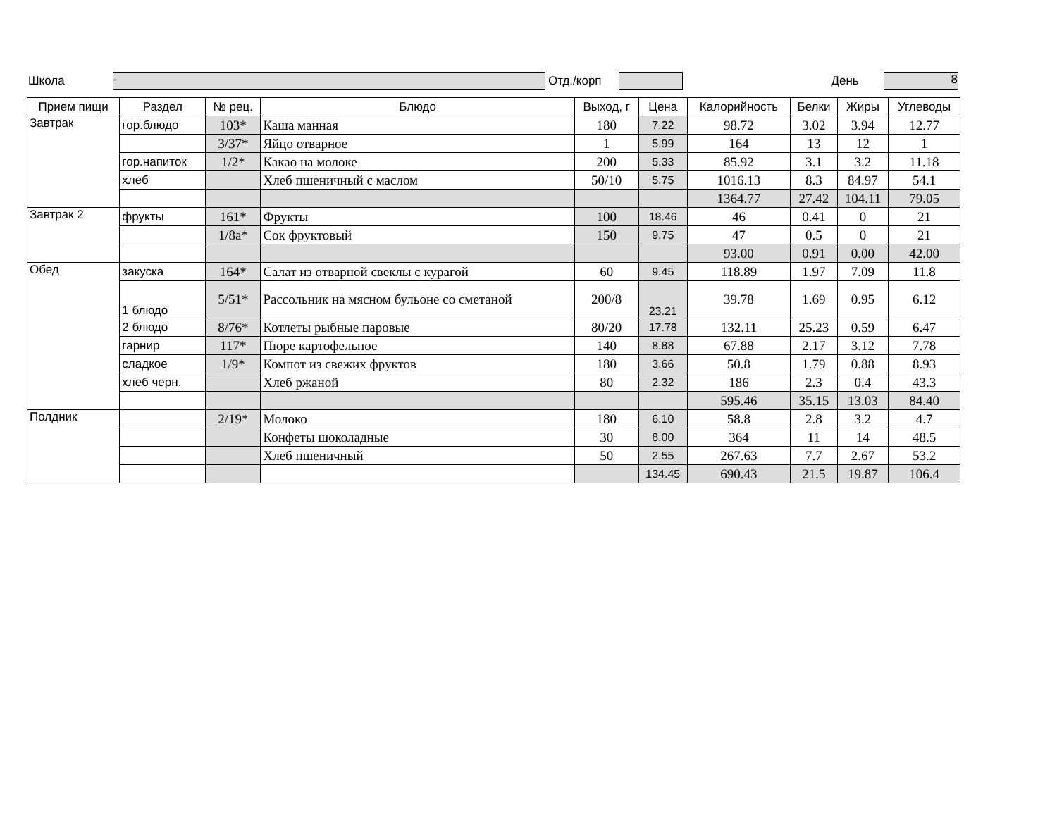Школа
-
Отд./корп День
8
| Прием пищи | Раздел | № рец. | Блюдо | Выход, г | Цена | Калорийность | Белки | Жиры | Углеводы |
| --- | --- | --- | --- | --- | --- | --- | --- | --- | --- |
| Завтрак | гор.блюдо | 103* | Каша манная | 180 | 7.22 | 98.72 | 3.02 | 3.94 | 12.77 |
| | | 3/37* | Яйцо отварное | 1 | 5.99 | 164 | 13 | 12 | 1 |
| | гор.напиток | 1/2* | Какао на молоке | 200 | 5.33 | 85.92 | 3.1 | 3.2 | 11.18 |
| | хлеб | | Хлеб пшеничный с маслом | 50/10 | 5.75 | 1016.13 | 8.3 | 84.97 | 54.1 |
| | | | | | | 1364.77 | 27.42 | 104.11 | 79.05 |
| Завтрак 2 | фрукты | 161* | Фрукты | 100 | 18.46 | 46 | 0.41 | 0 | 21 |
| | | 1/8а* | Сок фруктовый | 150 | 9.75 | 47 | 0.5 | 0 | 21 |
| | | | | | | 93.00 | 0.91 | 0.00 | 42.00 |
| Обед | закуска | 164* | Салат из отварной свеклы с курагой | 60 | 9.45 | 118.89 | 1.97 | 7.09 | 11.8 |
| | 1 блюдо | 5/51* | Рассольник на мясном бульоне со сметаной | 200/8 | 23.21 | 39.78 | 1.69 | 0.95 | 6.12 |
| | 2 блюдо | 8/76* | Котлеты рыбные паровые | 80/20 | 17.78 | 132.11 | 25.23 | 0.59 | 6.47 |
| | гарнир | 117* | Пюре картофельное | 140 | 8.88 | 67.88 | 2.17 | 3.12 | 7.78 |
| | сладкое | 1/9* | Компот из свежих фруктов | 180 | 3.66 | 50.8 | 1.79 | 0.88 | 8.93 |
| | хлеб черн. | | Хлеб ржаной | 80 | 2.32 | 186 | 2.3 | 0.4 | 43.3 |
| | | | | | | 595.46 | 35.15 | 13.03 | 84.40 |
| Полдник | | 2/19* | Молоко | 180 | 6.10 | 58.8 | 2.8 | 3.2 | 4.7 |
| | | | Конфеты шоколадные | 30 | 8.00 | 364 | 11 | 14 | 48.5 |
| | | | Хлеб пшеничный | 50 | 2.55 | 267.63 | 7.7 | 2.67 | 53.2 |
| | | | | | 134.45 | 690.43 | 21.5 | 19.87 | 106.4 |